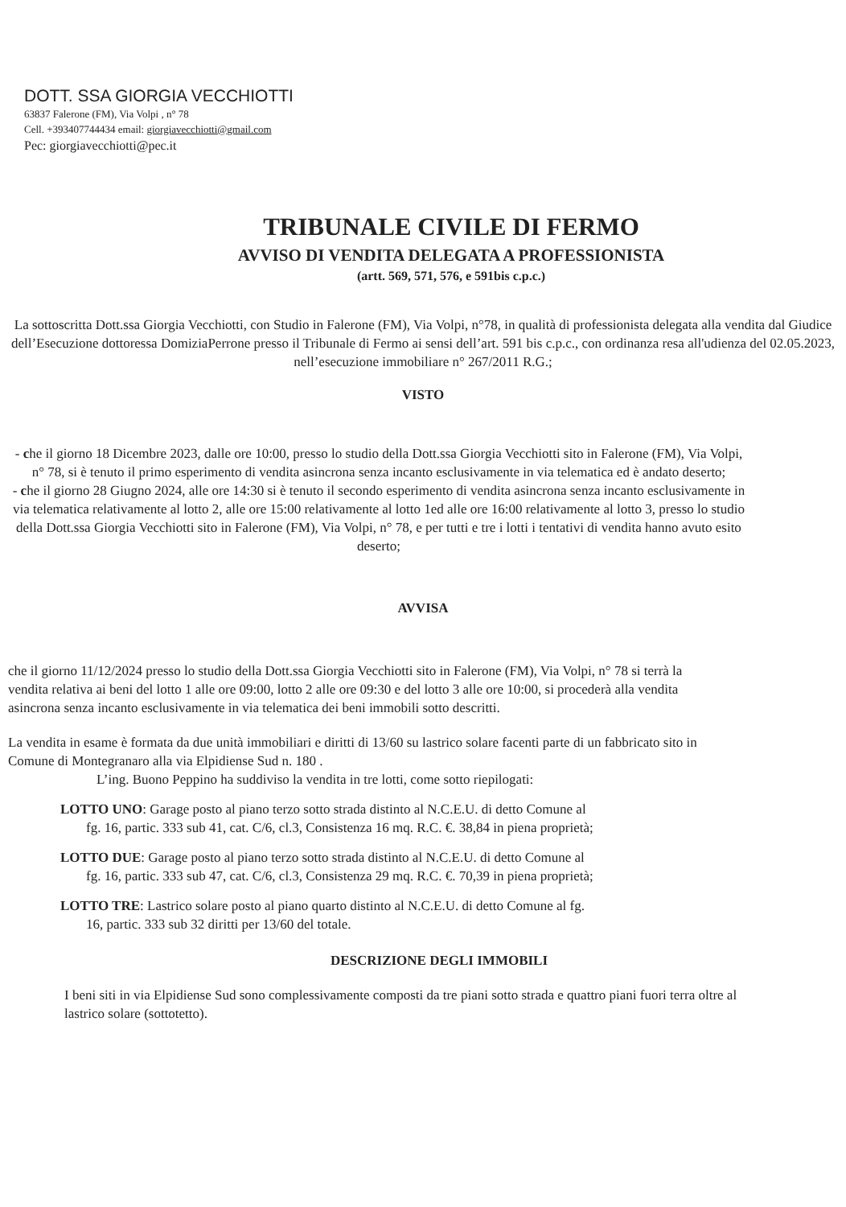DOTT. SSA GIORGIA VECCHIOTTI
63837 Falerone (FM), Via Volpi , n° 78
Cell. +393407744434 email: giorgiavecchiotti@gmail.com
Pec: giorgiavecchiotti@pec.it
TRIBUNALE CIVILE DI FERMO
AVVISO DI VENDITA DELEGATA A PROFESSIONISTA
(artt. 569, 571, 576, e 591bis c.p.c.)
La sottoscritta Dott.ssa Giorgia Vecchiotti, con Studio in Falerone (FM), Via Volpi, n°78, in qualità di professionista delegata alla vendita dal Giudice dell’Esecuzione dottoressa DomiziaPerrone presso il Tribunale di Fermo ai sensi dell’art. 591 bis c.p.c., con ordinanza resa all'udienza del 02.05.2023, nell’esecuzione immobiliare n° 267/2011 R.G.;
VISTO
- che il giorno 18 Dicembre 2023, dalle ore 10:00, presso lo studio della Dott.ssa Giorgia Vecchiotti sito in Falerone (FM), Via Volpi, n° 78, si è tenuto il primo esperimento di vendita asincrona senza incanto esclusivamente in via telematica ed è andato deserto;
- che il giorno 28 Giugno 2024, alle ore 14:30 si è tenuto il secondo esperimento di vendita asincrona senza incanto esclusivamente in via telematica relativamente al lotto 2, alle ore 15:00 relativamente al lotto 1ed alle ore 16:00 relativamente al lotto 3, presso lo studio della Dott.ssa Giorgia Vecchiotti sito in Falerone (FM), Via Volpi, n° 78, e per tutti e tre i lotti i tentativi di vendita hanno avuto esito deserto;
AVVISA
che il giorno 11/12/2024 presso lo studio della Dott.ssa Giorgia Vecchiotti sito in Falerone (FM), Via Volpi, n° 78 si terrà la vendita relativa ai beni del lotto 1 alle ore 09:00, lotto 2 alle ore 09:30 e del lotto 3 alle ore 10:00, si procederà alla vendita asincrona senza incanto esclusivamente in via telematica dei beni immobili sotto descritti.
La vendita in esame è formata da due unità immobiliari e diritti di 13/60 su lastrico solare facenti parte di un fabbricato sito in Comune di Montegranaro alla via Elpidiense Sud n. 180 .
L’ing. Buono Peppino ha suddiviso la vendita in tre lotti, come sotto riepilogati:
LOTTO UNO: Garage posto al piano terzo sotto strada distinto al N.C.E.U. di detto Comune al
fg. 16, partic. 333 sub 41, cat. C/6, cl.3, Consistenza 16 mq. R.C. €. 38,84 in piena proprietà;
LOTTO DUE: Garage posto al piano terzo sotto strada distinto al N.C.E.U. di detto Comune al
fg. 16, partic. 333 sub 47, cat. C/6, cl.3, Consistenza 29 mq. R.C. €. 70,39 in piena proprietà;
LOTTO TRE: Lastrico solare posto al piano quarto distinto al N.C.E.U. di detto Comune al fg.
16, partic. 333 sub 32 diritti per 13/60 del totale.
DESCRIZIONE DEGLI IMMOBILI
I beni siti in via Elpidiense Sud sono complessivamente composti da tre piani sotto strada e quattro piani fuori terra oltre al lastrico solare (sottotetto).